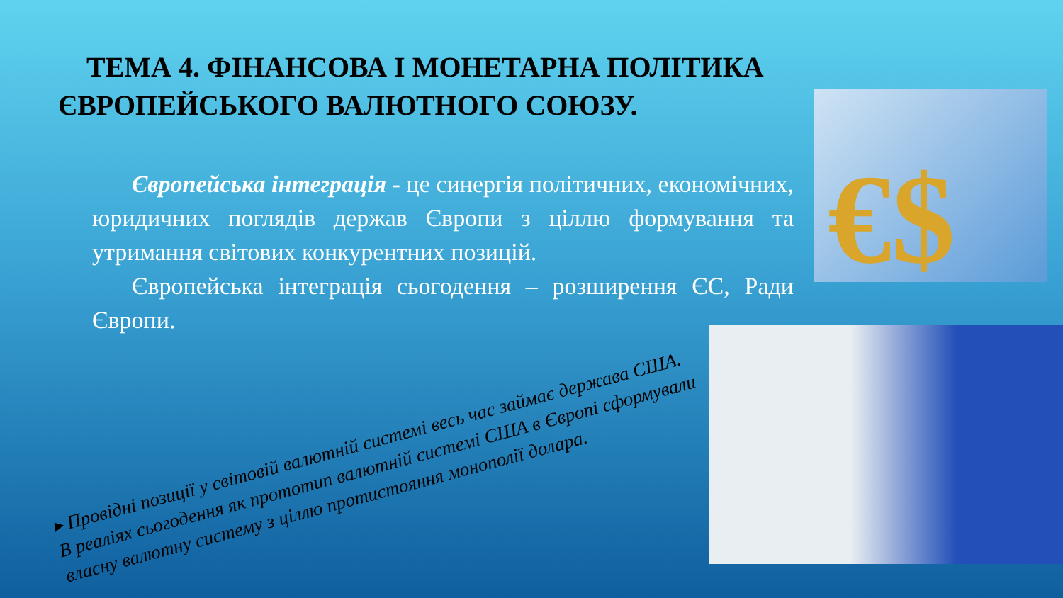ТЕМА 4. ФІНАНСОВА І МОНЕТАРНА ПОЛІТИКА ЄВРОПЕЙСЬКОГО ВАЛЮТНОГО СОЮЗУ.
€$
Європейська інтеграція - це синергія політичних, економічних, юридичних поглядів держав Європи з ціллю формування та утримання світових конкурентних позицій.
Європейська інтеграція сьогодення – розширення ЄС, Ради Європи.
▸ Провідні позиції у світовій валютній системі весь час займає держава США. В реаліях сьогодення як прототип валютній системі США в Європі сформували власну валютну систему з ціллю протистояння монополії долара.